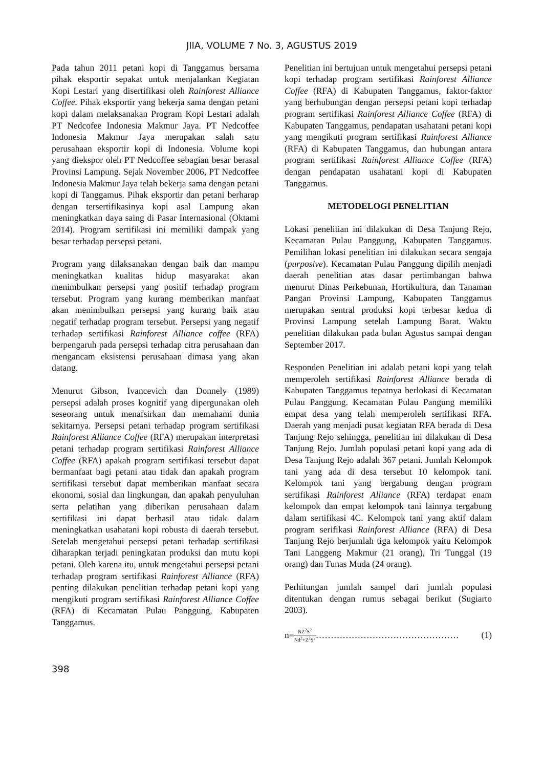JIIA, VOLUME 7 No. 3, AGUSTUS 2019
Pada tahun 2011 petani kopi di Tanggamus bersama pihak eksportir sepakat untuk menjalankan Kegiatan Kopi Lestari yang disertifikasi oleh Rainforest Alliance Coffee. Pihak eksportir yang bekerja sama dengan petani kopi dalam melaksanakan Program Kopi Lestari adalah PT Nedcofee Indonesia Makmur Jaya. PT Nedcoffee Indonesia Makmur Jaya merupakan salah satu perusahaan eksportir kopi di Indonesia. Volume kopi yang diekspor oleh PT Nedcoffee sebagian besar berasal Provinsi Lampung. Sejak November 2006, PT Nedcoffee Indonesia Makmur Jaya telah bekerja sama dengan petani kopi di Tanggamus. Pihak eksportir dan petani berharap dengan tersertifikasinya kopi asal Lampung akan meningkatkan daya saing di Pasar Internasional (Oktami 2014). Program sertifikasi ini memiliki dampak yang besar terhadap persepsi petani.
Program yang dilaksanakan dengan baik dan mampu meningkatkan kualitas hidup masyarakat akan menimbulkan persepsi yang positif terhadap program tersebut. Program yang kurang memberikan manfaat akan menimbulkan persepsi yang kurang baik atau negatif terhadap program tersebut. Persepsi yang negatif terhadap sertifikasi Rainforest Alliance coffee (RFA) berpengaruh pada persepsi terhadap citra perusahaan dan mengancam eksistensi perusahaan dimasa yang akan datang.
Menurut Gibson, Ivancevich dan Donnely (1989) persepsi adalah proses kognitif yang dipergunakan oleh seseorang untuk menafsirkan dan memahami dunia sekitarnya. Persepsi petani terhadap program sertifikasi Rainforest Alliance Coffee (RFA) merupakan interpretasi petani terhadap program sertifikasi Rainforest Alliance Coffee (RFA) apakah program sertifikasi tersebut dapat bermanfaat bagi petani atau tidak dan apakah program sertifikasi tersebut dapat memberikan manfaat secara ekonomi, sosial dan lingkungan, dan apakah penyuluhan serta pelatihan yang diberikan perusahaan dalam sertifikasi ini dapat berhasil atau tidak dalam meningkatkan usahatani kopi robusta di daerah tersebut. Setelah mengetahui persepsi petani terhadap sertifikasi diharapkan terjadi peningkatan produksi dan mutu kopi petani. Oleh karena itu, untuk mengetahui persepsi petani terhadap program sertifikasi Rainforest Alliance (RFA) penting dilakukan penelitian terhadap petani kopi yang mengikuti program sertifikasi Rainforest Alliance Coffee (RFA) di Kecamatan Pulau Panggung, Kabupaten Tanggamus.
Penelitian ini bertujuan untuk mengetahui persepsi petani kopi terhadap program sertifikasi Rainforest Alliance Coffee (RFA) di Kabupaten Tanggamus, faktor-faktor yang berhubungan dengan persepsi petani kopi terhadap program sertifikasi Rainforest Alliance Coffee (RFA) di Kabupaten Tanggamus, pendapatan usahatani petani kopi yang mengikuti program sertifikasi Rainforest Alliance (RFA) di Kabupaten Tanggamus, dan hubungan antara program sertifikasi Rainforest Alliance Coffee (RFA) dengan pendapatan usahatani kopi di Kabupaten Tanggamus.
METODELOGI PENELITIAN
Lokasi penelitian ini dilakukan di Desa Tanjung Rejo, Kecamatan Pulau Panggung, Kabupaten Tanggamus. Pemilihan lokasi penelitian ini dilakukan secara sengaja (purposive). Kecamatan Pulau Panggung dipilih menjadi daerah penelitian atas dasar pertimbangan bahwa menurut Dinas Perkebunan, Hortikultura, dan Tanaman Pangan Provinsi Lampung, Kabupaten Tanggamus merupakan sentral produksi kopi terbesar kedua di Provinsi Lampung setelah Lampung Barat. Waktu penelitian dilakukan pada bulan Agustus sampai dengan September 2017.
Responden Penelitian ini adalah petani kopi yang telah memperoleh sertifikasi Rainforest Alliance berada di Kabupaten Tanggamus tepatnya berlokasi di Kecamatan Pulau Panggung. Kecamatan Pulau Pangung memiliki empat desa yang telah memperoleh sertifikasi RFA. Daerah yang menjadi pusat kegiatan RFA berada di Desa Tanjung Rejo sehingga, penelitian ini dilakukan di Desa Tanjung Rejo. Jumlah populasi petani kopi yang ada di Desa Tanjung Rejo adalah 367 petani. Jumlah Kelompok tani yang ada di desa tersebut 10 kelompok tani. Kelompok tani yang bergabung dengan program sertifikasi Rainforest Alliance (RFA) terdapat enam kelompok dan empat kelompok tani lainnya tergabung dalam sertifikasi 4C. Kelompok tani yang aktif dalam program serifikasi Rainforest Alliance (RFA) di Desa Tanjung Rejo berjumlah tiga kelompok yaitu Kelompok Tani Langgeng Makmur (21 orang), Tri Tunggal (19 orang) dan Tunas Muda (24 orang).
Perhitungan jumlah sampel dari jumlah populasi ditentukan dengan rumus sebagai berikut (Sugiarto 2003).
n= NZ<sup>2</sup>S<sup>2</sup> Nd<sup>2</sup>+Z<sup>2</sup>S<sup>2</sup> ………………………………………… (1)
398